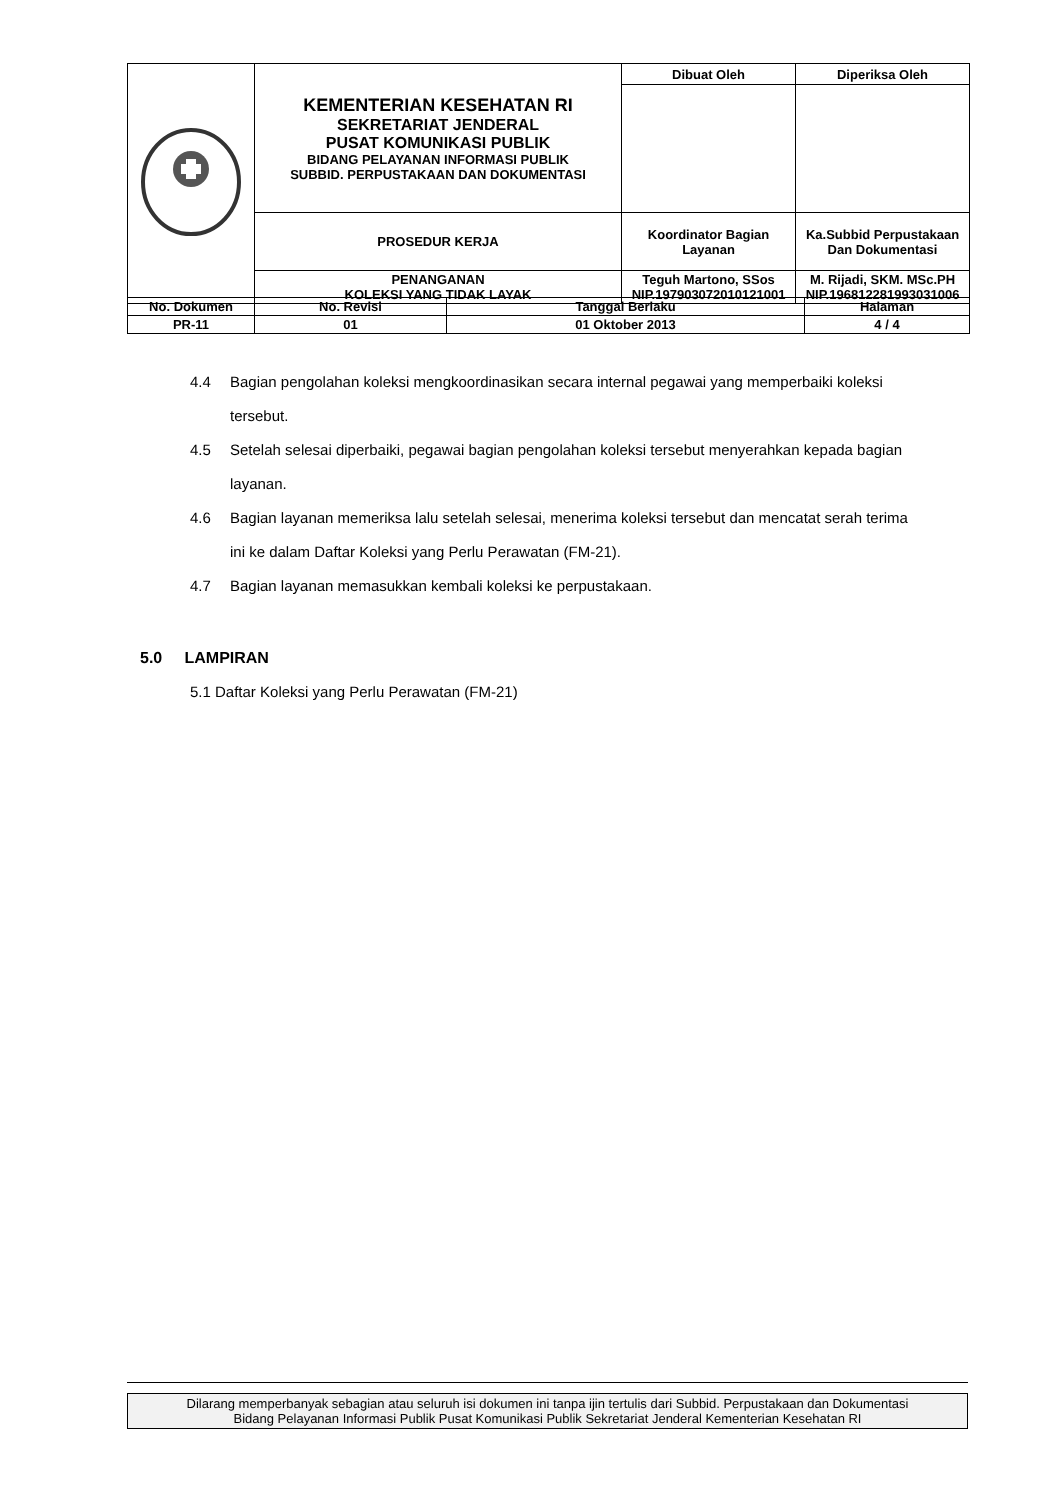| | KEMENTERIAN KESEHATAN RI SEKRETARIAT JENDERAL PUSAT KOMUNIKASI PUBLIK BIDANG PELAYANAN INFORMASI PUBLIK SUBBID. PERPUSTAKAAN DAN DOKUMENTASI | Dibuat Oleh | Diperiksa Oleh |
| | PROSEDUR KERJA | Koordinator Bagian Layanan | Ka.Subbid Perpustakaan Dan Dokumentasi |
| | PENANGANAN KOLEKSI YANG TIDAK LAYAK | Teguh Martono, SSos NIP.197903072010121001 | M. Rijadi, SKM. MSc.PH NIP.196812281993031006 |
| No. Dokumen | No. Revisi | Tanggal Berlaku | Halaman |
| PR-11 | 01 | 01 Oktober 2013 | 4 / 4 |
4.4 Bagian pengolahan koleksi mengkoordinasikan secara internal pegawai yang memperbaiki koleksi tersebut.
4.5 Setelah selesai diperbaiki, pegawai bagian pengolahan koleksi tersebut menyerahkan kepada bagian layanan.
4.6 Bagian layanan memeriksa lalu setelah selesai, menerima koleksi tersebut dan mencatat serah terima ini ke dalam Daftar Koleksi yang Perlu Perawatan (FM-21).
4.7 Bagian layanan memasukkan kembali koleksi ke perpustakaan.
5.0 LAMPIRAN
5.1 Daftar Koleksi yang Perlu Perawatan (FM-21)
Dilarang memperbanyak sebagian atau seluruh isi dokumen ini tanpa ijin tertulis dari Subbid. Perpustakaan dan Dokumentasi
Bidang Pelayanan Informasi Publik Pusat Komunikasi Publik Sekretariat Jenderal Kementerian Kesehatan RI